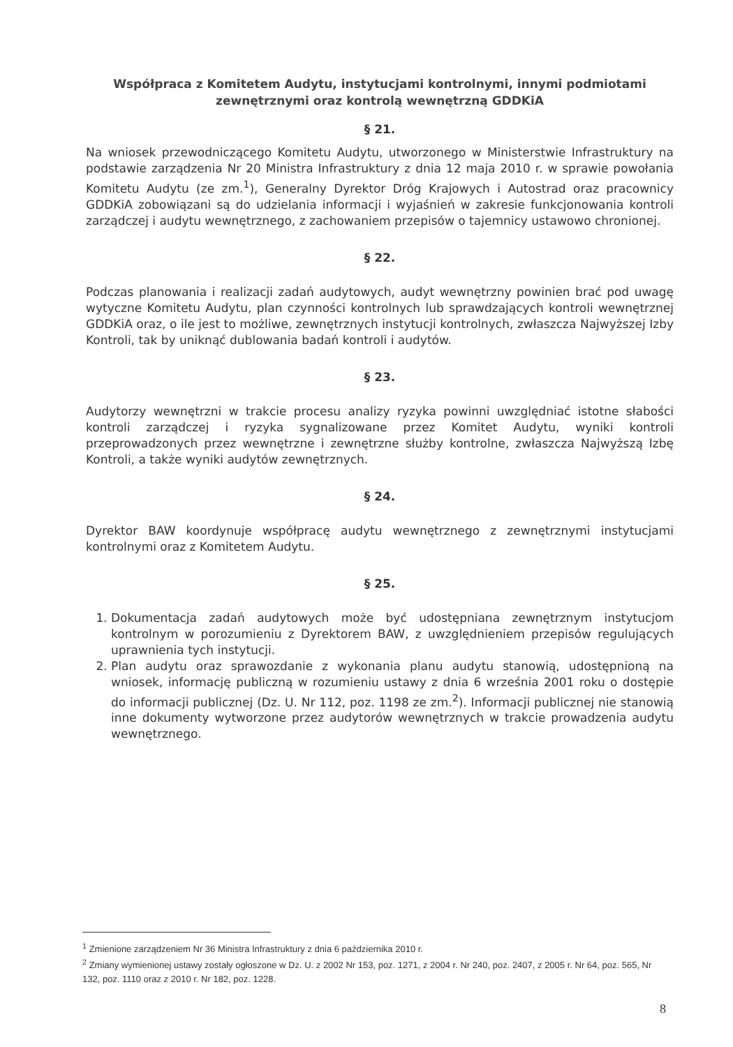Współpraca z Komitetem Audytu, instytucjami kontrolnymi, innymi podmiotami zewnętrznymi oraz kontrolą wewnętrzną GDDKiA
§ 21.
Na wniosek przewodniczącego Komitetu Audytu, utworzonego w Ministerstwie Infrastruktury na podstawie zarządzenia Nr 20 Ministra Infrastruktury z dnia 12 maja 2010 r. w sprawie powołania Komitetu Audytu (ze zm.<sup>1</sup>), Generalny Dyrektor Dróg Krajowych i Autostrad oraz pracownicy GDDKiA zobowiązani są do udzielania informacji i wyjaśnień w zakresie funkcjonowania kontroli zarządczej i audytu wewnętrznego, z zachowaniem przepisów o tajemnicy ustawowo chronionej.
§ 22.
Podczas planowania i realizacji zadań audytowych, audyt wewnętrzny powinien brać pod uwagę wytyczne Komitetu Audytu, plan czynności kontrolnych lub sprawdzających kontroli wewnętrznej GDDKiA oraz, o ile jest to możliwe, zewnętrznych instytucji kontrolnych, zwłaszcza Najwyższej Izby Kontroli, tak by uniknąć dublowania badań kontroli i audytów.
§ 23.
Audytorzy wewnętrzni w trakcie procesu analizy ryzyka powinni uwzględniać istotne słabości kontroli zarządczej i ryzyka sygnalizowane przez Komitet Audytu, wyniki kontroli przeprowadzonych przez wewnętrzne i zewnętrzne służby kontrolne, zwłaszcza Najwyższą Izbę Kontroli, a także wyniki audytów zewnętrznych.
§ 24.
Dyrektor BAW koordynuje współpracę audytu wewnętrznego z zewnętrznymi instytucjami kontrolnymi oraz z Komitetem Audytu.
§ 25.
1. Dokumentacja zadań audytowych może być udostępniana zewnętrznym instytucjom kontrolnym w porozumieniu z Dyrektorem BAW, z uwzględnieniem przepisów regulujących uprawnienia tych instytucji.
2. Plan audytu oraz sprawozdanie z wykonania planu audytu stanowią, udostępnioną na wniosek, informację publiczną w rozumieniu ustawy z dnia 6 września 2001 roku o dostępie do informacji publicznej (Dz. U. Nr 112, poz. 1198 ze zm.<sup>2</sup>). Informacji publicznej nie stanowią inne dokumenty wytworzone przez audytorów wewnętrznych w trakcie prowadzenia audytu wewnętrznego.
<sup>1</sup> Zmienione zarządzeniem Nr 36 Ministra Infrastruktury z dnia 6 października 2010 r.
<sup>2</sup> Zmiany wymienionej ustawy zostały ogłoszone w Dz. U. z 2002 Nr 153, poz. 1271, z 2004 r. Nr 240, poz. 2407, z 2005 r. Nr 64, poz. 565, Nr 132, poz. 1110 oraz z 2010 r. Nr 182, poz. 1228.
8